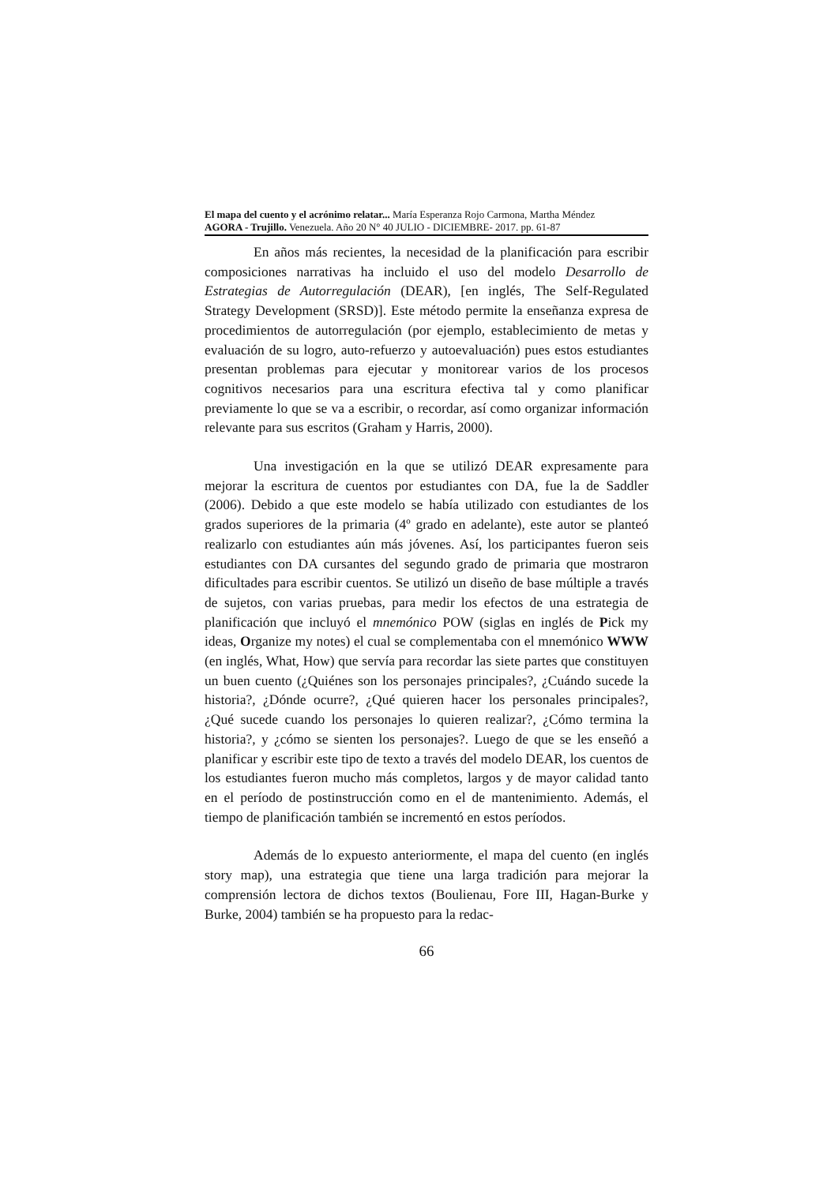El mapa del cuento y el acrónimo relatar... María Esperanza Rojo Carmona, Martha Méndez
AGORA - Trujillo. Venezuela. Año 20 N° 40 JULIO - DICIEMBRE- 2017. pp. 61-87
En años más recientes, la necesidad de la planificación para escribir composiciones narrativas ha incluido el uso del modelo Desarrollo de Estrategias de Autorregulación (DEAR), [en inglés, The Self-Regulated Strategy Development (SRSD)]. Este método permite la enseñanza expresa de procedimientos de autorregulación (por ejemplo, establecimiento de metas y evaluación de su logro, auto-refuerzo y autoevaluación) pues estos estudiantes presentan problemas para ejecutar y monitorear varios de los procesos cognitivos necesarios para una escritura efectiva tal y como planificar previamente lo que se va a escribir, o recordar, así como organizar información relevante para sus escritos (Graham y Harris, 2000).
Una investigación en la que se utilizó DEAR expresamente para mejorar la escritura de cuentos por estudiantes con DA, fue la de Saddler (2006). Debido a que este modelo se había utilizado con estudiantes de los grados superiores de la primaria (4º grado en adelante), este autor se planteó realizarlo con estudiantes aún más jóvenes. Así, los participantes fueron seis estudiantes con DA cursantes del segundo grado de primaria que mostraron dificultades para escribir cuentos. Se utilizó un diseño de base múltiple a través de sujetos, con varias pruebas, para medir los efectos de una estrategia de planificación que incluyó el mnemónico POW (siglas en inglés de Pick my ideas, Organize my notes) el cual se complementaba con el mnemónico WWW (en inglés, What, How) que servía para recordar las siete partes que constituyen un buen cuento (¿Quiénes son los personajes principales?, ¿Cuándo sucede la historia?, ¿Dónde ocurre?, ¿Qué quieren hacer los personales principales?, ¿Qué sucede cuando los personajes lo quieren realizar?, ¿Cómo termina la historia?, y ¿cómo se sienten los personajes?. Luego de que se les enseñó a planificar y escribir este tipo de texto a través del modelo DEAR, los cuentos de los estudiantes fueron mucho más completos, largos y de mayor calidad tanto en el período de postinstrucción como en el de mantenimiento. Además, el tiempo de planificación también se incrementó en estos períodos.
Además de lo expuesto anteriormente, el mapa del cuento (en inglés story map), una estrategia que tiene una larga tradición para mejorar la comprensión lectora de dichos textos (Boulienau, Fore III, Hagan-Burke y Burke, 2004) también se ha propuesto para la redac-
66